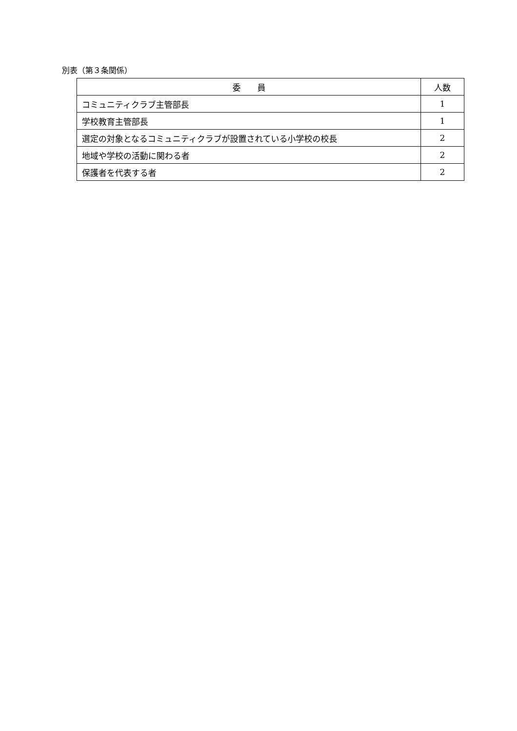別表（第３条関係）
| 委 員 | 人数 |
| --- | --- |
| コミュニティクラブ主管部長 | 1 |
| 学校教育主管部長 | 1 |
| 選定の対象となるコミュニティクラブが設置されている小学校の校長 | 2 |
| 地域や学校の活動に関わる者 | 2 |
| 保護者を代表する者 | 2 |